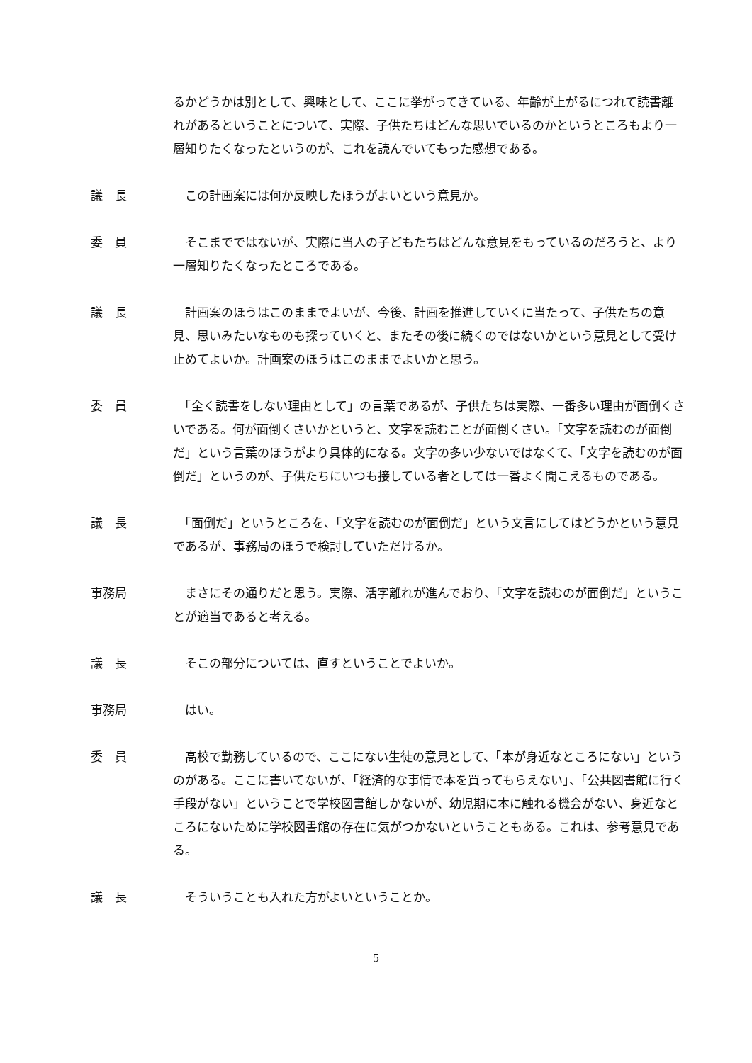るかどうかは別として、興味として、ここに挙がってきている、年齢が上がるにつれて読書離れがあるということについて、実際、子供たちはどんな思いでいるのかというところもより一層知りたくなったというのが、これを読んでいてもった感想である。
議　長 　この計画案には何か反映したほうがよいという意見か。
委　員 　そこまでではないが、実際に当人の子どもたちはどんな意見をもっているのだろうと、より一層知りたくなったところである。
議　長 　計画案のほうはこのままでよいが、今後、計画を推進していくに当たって、子供たちの意見、思いみたいなものも探っていくと、またその後に続くのではないかという意見として受け止めてよいか。計画案のほうはこのままでよいかと思う。
委　員 　「全く読書をしない理由として」の言葉であるが、子供たちは実際、一番多い理由が面倒くさいである。何が面倒くさいかというと、文字を読むことが面倒くさい。「文字を読むのが面倒だ」という言葉のほうがより具体的になる。文字の多い少ないではなくて、「文字を読むのが面倒だ」というのが、子供たちにいつも接している者としては一番よく聞こえるものである。
議　長 　「面倒だ」というところを、「文字を読むのが面倒だ」という文言にしてはどうかという意見であるが、事務局のほうで検討していただけるか。
事務局 　まさにその通りだと思う。実際、活字離れが進んでおり、「文字を読むのが面倒だ」ということが適当であると考える。
議　長 　そこの部分については、直すということでよいか。
事務局 　はい。
委　員 　高校で勤務しているので、ここにない生徒の意見として、「本が身近なところにない」というのがある。ここに書いてないが、「経済的な事情で本を買ってもらえない」、「公共図書館に行く手段がない」ということで学校図書館しかないが、幼児期に本に触れる機会がない、身近なところにないために学校図書館の存在に気がつかないということもある。これは、参考意見である。
議　長 　そういうことも入れた方がよいということか。
5